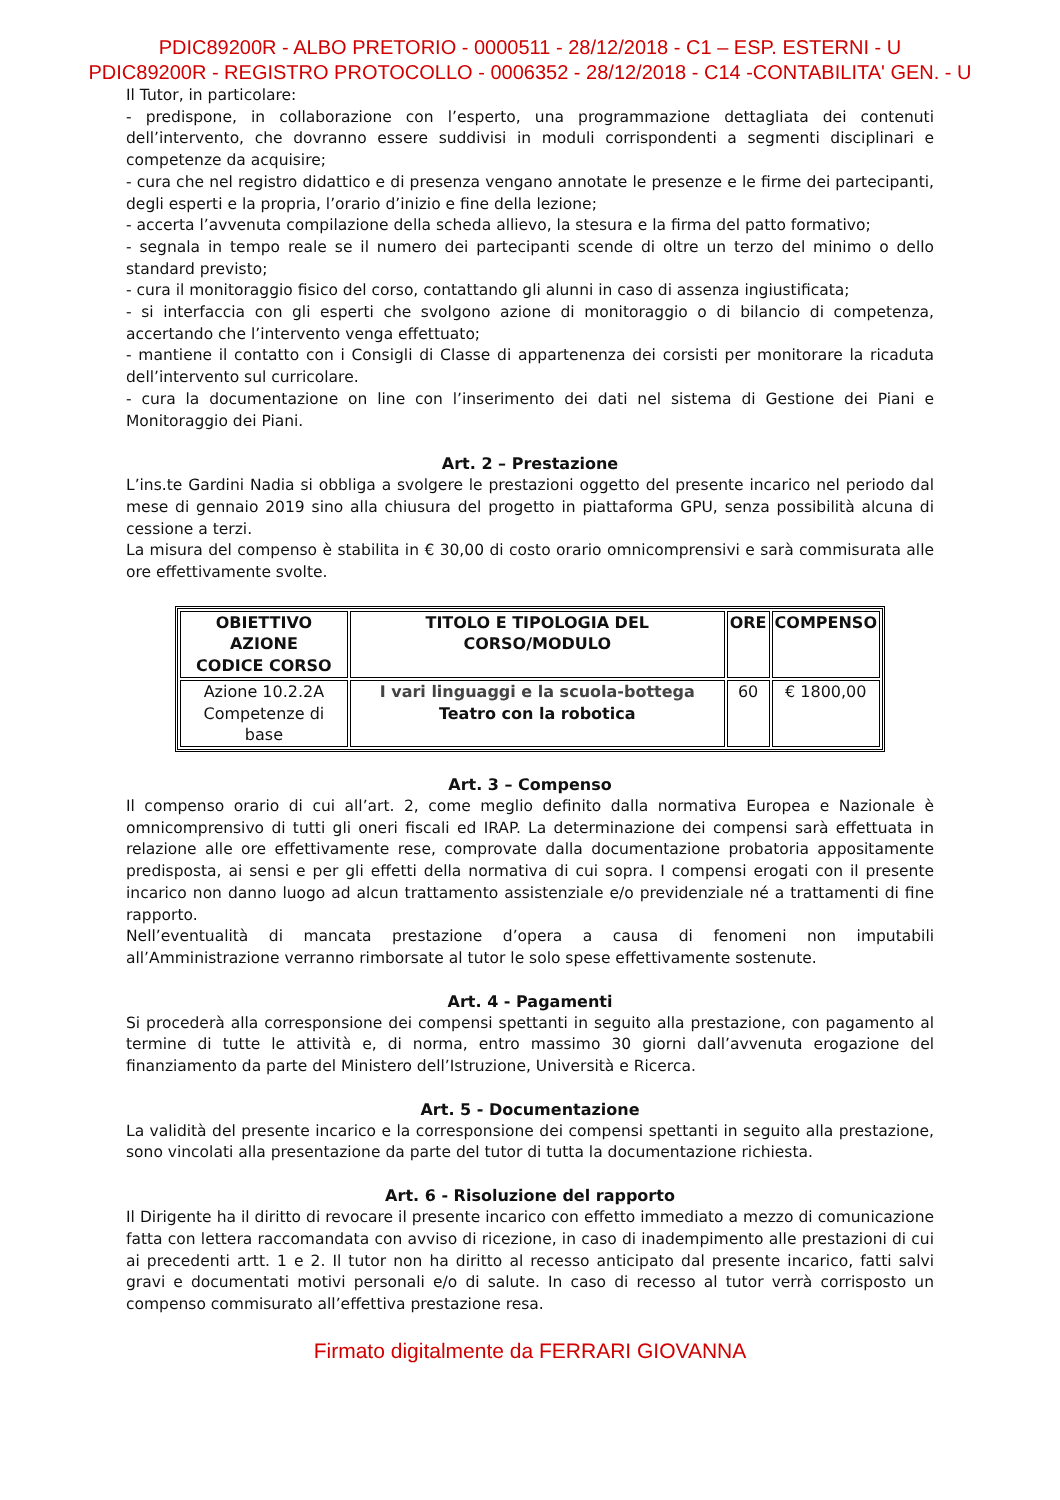PDIC89200R - ALBO PRETORIO - 0000511 - 28/12/2018 - C1 – ESP. ESTERNI - U
PDIC89200R - REGISTRO PROTOCOLLO - 0006352 - 28/12/2018 - C14 -CONTABILITA' GEN. - U
Il Tutor, in particolare:
- predispone, in collaborazione con l’esperto, una programmazione dettagliata dei contenuti dell’intervento, che dovranno essere suddivisi in moduli corrispondenti a segmenti disciplinari e competenze da acquisire;
- cura che nel registro didattico e di presenza vengano annotate le presenze e le firme dei partecipanti, degli esperti e la propria, l’orario d’inizio e fine della lezione;
- accerta l’avvenuta compilazione della scheda allievo, la stesura e la firma del patto formativo;
- segnala in tempo reale se il numero dei partecipanti scende di oltre un terzo del minimo o dello standard previsto;
- cura il monitoraggio fisico del corso, contattando gli alunni in caso di assenza ingiustificata;
- si interfaccia con gli esperti che svolgono azione di monitoraggio o di bilancio di competenza, accertando che l’intervento venga effettuato;
- mantiene il contatto con i Consigli di Classe di appartenenza dei corsisti per monitorare la ricaduta dell’intervento sul curricolare.
- cura la documentazione on line con l’inserimento dei dati nel sistema di Gestione dei Piani e Monitoraggio dei Piani.
Art. 2 – Prestazione
L’ins.te Gardini Nadia si obbliga a svolgere le prestazioni oggetto del presente incarico nel periodo dal mese di gennaio 2019 sino alla chiusura del progetto in piattaforma GPU, senza possibilità alcuna di cessione a terzi.
La misura del compenso è stabilita in € 30,00 di costo orario omnicomprensivi e sarà commisurata alle ore effettivamente svolte.
| OBIETTIVO AZIONE CODICE CORSO | TITOLO E TIPOLOGIA DEL CORSO/MODULO | ORE | COMPENSO |
| --- | --- | --- | --- |
| Azione 10.2.2A Competenze di base | I vari linguaggi e la scuola-bottega Teatro con la robotica | 60 | € 1800,00 |
Art. 3 – Compenso
Il compenso orario di cui all’art. 2, come meglio definito dalla normativa Europea e Nazionale è omnicomprensivo di tutti gli oneri fiscali ed IRAP. La determinazione dei compensi sarà effettuata in relazione alle ore effettivamente rese, comprovate dalla documentazione probatoria appositamente predisposta, ai sensi e per gli effetti della normativa di cui sopra. I compensi erogati con il presente incarico non danno luogo ad alcun trattamento assistenziale e/o previdenziale né a trattamenti di fine rapporto.
Nell’eventualità di mancata prestazione d’opera a causa di fenomeni non imputabili all’Amministrazione verranno rimborsate al tutor le solo spese effettivamente sostenute.
Art. 4 - Pagamenti
Si procederà alla corresponsione dei compensi spettanti in seguito alla prestazione, con pagamento al termine di tutte le attività e, di norma, entro massimo 30 giorni dall’avvenuta erogazione del finanziamento da parte del Ministero dell’Istruzione, Università e Ricerca.
Art. 5 - Documentazione
La validità del presente incarico e la corresponsione dei compensi spettanti in seguito alla prestazione, sono vincolati alla presentazione da parte del tutor di tutta la documentazione richiesta.
Art. 6 - Risoluzione del rapporto
Il Dirigente ha il diritto di revocare il presente incarico con effetto immediato a mezzo di comunicazione fatta con lettera raccomandata con avviso di ricezione, in caso di inadempimento alle prestazioni di cui ai precedenti artt. 1 e 2. Il tutor non ha diritto al recesso anticipato dal presente incarico, fatti salvi gravi e documentati motivi personali e/o di salute. In caso di recesso al tutor verrà corrisposto un compenso commisurato all’effettiva prestazione resa.
Firmato digitalmente da FERRARI GIOVANNA